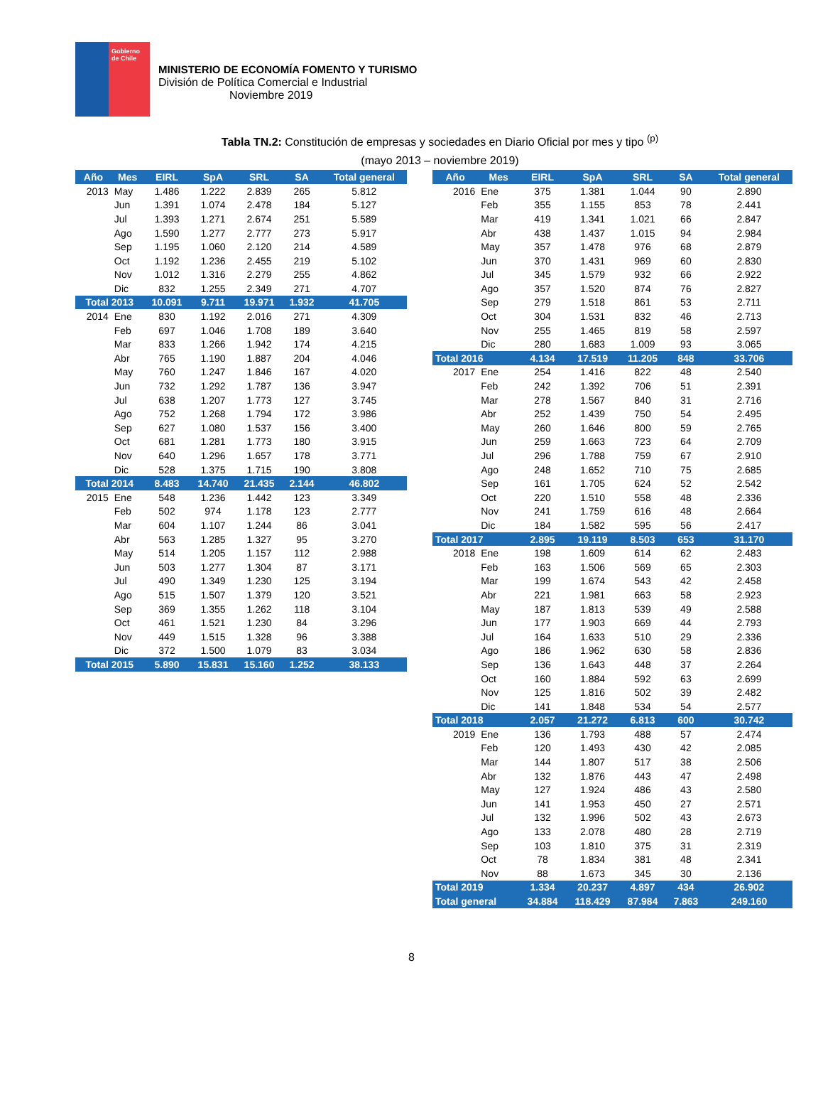Gobierno
de Chile
MINISTERIO DE ECONOMÍA FOMENTO Y TURISMO
División de Política Comercial e Industrial
Noviembre 2019
Tabla TN.2: Constitución de empresas y sociedades en Diario Oficial por mes y tipo <sup>(p)</sup>
(mayo 2013 – noviembre 2019)
| Año | Mes | EIRL | SpA | SRL | SA | Total general |
| --- | --- | --- | --- | --- | --- | --- |
| 2013 | May | 1.486 | 1.222 | 2.839 | 265 | 5.812 |
| | Jun | 1.391 | 1.074 | 2.478 | 184 | 5.127 |
| | Jul | 1.393 | 1.271 | 2.674 | 251 | 5.589 |
| | Ago | 1.590 | 1.277 | 2.777 | 273 | 5.917 |
| | Sep | 1.195 | 1.060 | 2.120 | 214 | 4.589 |
| | Oct | 1.192 | 1.236 | 2.455 | 219 | 5.102 |
| | Nov | 1.012 | 1.316 | 2.279 | 255 | 4.862 |
| | Dic | 832 | 1.255 | 2.349 | 271 | 4.707 |
| Total 2013 | | 10.091 | 9.711 | 19.971 | 1.932 | 41.705 |
| 2014 | Ene | 830 | 1.192 | 2.016 | 271 | 4.309 |
| | Feb | 697 | 1.046 | 1.708 | 189 | 3.640 |
| | Mar | 833 | 1.266 | 1.942 | 174 | 4.215 |
| | Abr | 765 | 1.190 | 1.887 | 204 | 4.046 |
| | May | 760 | 1.247 | 1.846 | 167 | 4.020 |
| | Jun | 732 | 1.292 | 1.787 | 136 | 3.947 |
| | Jul | 638 | 1.207 | 1.773 | 127 | 3.745 |
| | Ago | 752 | 1.268 | 1.794 | 172 | 3.986 |
| | Sep | 627 | 1.080 | 1.537 | 156 | 3.400 |
| | Oct | 681 | 1.281 | 1.773 | 180 | 3.915 |
| | Nov | 640 | 1.296 | 1.657 | 178 | 3.771 |
| | Dic | 528 | 1.375 | 1.715 | 190 | 3.808 |
| Total 2014 | | 8.483 | 14.740 | 21.435 | 2.144 | 46.802 |
| 2015 | Ene | 548 | 1.236 | 1.442 | 123 | 3.349 |
| | Feb | 502 | 974 | 1.178 | 123 | 2.777 |
| | Mar | 604 | 1.107 | 1.244 | 86 | 3.041 |
| | Abr | 563 | 1.285 | 1.327 | 95 | 3.270 |
| | May | 514 | 1.205 | 1.157 | 112 | 2.988 |
| | Jun | 503 | 1.277 | 1.304 | 87 | 3.171 |
| | Jul | 490 | 1.349 | 1.230 | 125 | 3.194 |
| | Ago | 515 | 1.507 | 1.379 | 120 | 3.521 |
| | Sep | 369 | 1.355 | 1.262 | 118 | 3.104 |
| | Oct | 461 | 1.521 | 1.230 | 84 | 3.296 |
| | Nov | 449 | 1.515 | 1.328 | 96 | 3.388 |
| | Dic | 372 | 1.500 | 1.079 | 83 | 3.034 |
| Total 2015 | | 5.890 | 15.831 | 15.160 | 1.252 | 38.133 |
| Año | Mes | EIRL | SpA | SRL | SA | Total general |
| --- | --- | --- | --- | --- | --- | --- |
| 2016 | Ene | 375 | 1.381 | 1.044 | 90 | 2.890 |
| | Feb | 355 | 1.155 | 853 | 78 | 2.441 |
| | Mar | 419 | 1.341 | 1.021 | 66 | 2.847 |
| | Abr | 438 | 1.437 | 1.015 | 94 | 2.984 |
| | May | 357 | 1.478 | 976 | 68 | 2.879 |
| | Jun | 370 | 1.431 | 969 | 60 | 2.830 |
| | Jul | 345 | 1.579 | 932 | 66 | 2.922 |
| | Ago | 357 | 1.520 | 874 | 76 | 2.827 |
| | Sep | 279 | 1.518 | 861 | 53 | 2.711 |
| | Oct | 304 | 1.531 | 832 | 46 | 2.713 |
| | Nov | 255 | 1.465 | 819 | 58 | 2.597 |
| | Dic | 280 | 1.683 | 1.009 | 93 | 3.065 |
| Total 2016 | | 4.134 | 17.519 | 11.205 | 848 | 33.706 |
| 2017 | Ene | 254 | 1.416 | 822 | 48 | 2.540 |
| | Feb | 242 | 1.392 | 706 | 51 | 2.391 |
| | Mar | 278 | 1.567 | 840 | 31 | 2.716 |
| | Abr | 252 | 1.439 | 750 | 54 | 2.495 |
| | May | 260 | 1.646 | 800 | 59 | 2.765 |
| | Jun | 259 | 1.663 | 723 | 64 | 2.709 |
| | Jul | 296 | 1.788 | 759 | 67 | 2.910 |
| | Ago | 248 | 1.652 | 710 | 75 | 2.685 |
| | Sep | 161 | 1.705 | 624 | 52 | 2.542 |
| | Oct | 220 | 1.510 | 558 | 48 | 2.336 |
| | Nov | 241 | 1.759 | 616 | 48 | 2.664 |
| | Dic | 184 | 1.582 | 595 | 56 | 2.417 |
| Total 2017 | | 2.895 | 19.119 | 8.503 | 653 | 31.170 |
| 2018 | Ene | 198 | 1.609 | 614 | 62 | 2.483 |
| | Feb | 163 | 1.506 | 569 | 65 | 2.303 |
| | Mar | 199 | 1.674 | 543 | 42 | 2.458 |
| | Abr | 221 | 1.981 | 663 | 58 | 2.923 |
| | May | 187 | 1.813 | 539 | 49 | 2.588 |
| | Jun | 177 | 1.903 | 669 | 44 | 2.793 |
| | Jul | 164 | 1.633 | 510 | 29 | 2.336 |
| | Ago | 186 | 1.962 | 630 | 58 | 2.836 |
| | Sep | 136 | 1.643 | 448 | 37 | 2.264 |
| | Oct | 160 | 1.884 | 592 | 63 | 2.699 |
| | Nov | 125 | 1.816 | 502 | 39 | 2.482 |
| | Dic | 141 | 1.848 | 534 | 54 | 2.577 |
| Total 2018 | | 2.057 | 21.272 | 6.813 | 600 | 30.742 |
| 2019 | Ene | 136 | 1.793 | 488 | 57 | 2.474 |
| | Feb | 120 | 1.493 | 430 | 42 | 2.085 |
| | Mar | 144 | 1.807 | 517 | 38 | 2.506 |
| | Abr | 132 | 1.876 | 443 | 47 | 2.498 |
| | May | 127 | 1.924 | 486 | 43 | 2.580 |
| | Jun | 141 | 1.953 | 450 | 27 | 2.571 |
| | Jul | 132 | 1.996 | 502 | 43 | 2.673 |
| | Ago | 133 | 2.078 | 480 | 28 | 2.719 |
| | Sep | 103 | 1.810 | 375 | 31 | 2.319 |
| | Oct | 78 | 1.834 | 381 | 48 | 2.341 |
| | Nov | 88 | 1.673 | 345 | 30 | 2.136 |
| Total 2019 | | 1.334 | 20.237 | 4.897 | 434 | 26.902 |
| Total general | | 34.884 | 118.429 | 87.984 | 7.863 | 249.160 |
8